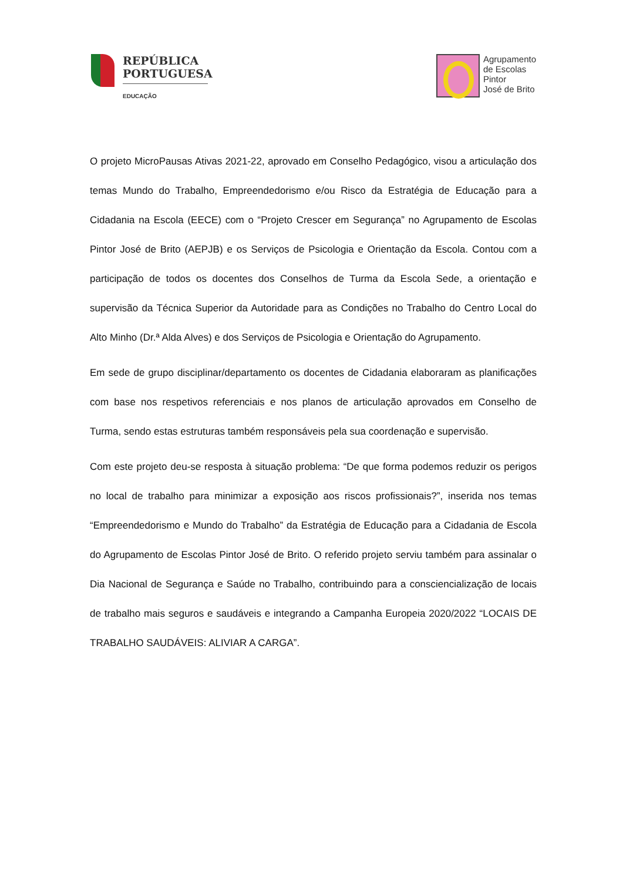REPÚBLICA
PORTUGUESA
EDUCAÇÃO
Agrupamento
de Escolas
Pintor
José de Brito
O projeto MicroPausas Ativas 2021-22, aprovado em Conselho Pedagógico, visou a articulação dos temas Mundo do Trabalho, Empreendedorismo e/ou Risco da Estratégia de Educação para a Cidadania na Escola (EECE) com o “Projeto Crescer em Segurança” no Agrupamento de Escolas Pintor José de Brito (AEPJB) e os Serviços de Psicologia e Orientação da Escola. Contou com a participação de todos os docentes dos Conselhos de Turma da Escola Sede, a orientação e supervisão da Técnica Superior da Autoridade para as Condições no Trabalho do Centro Local do Alto Minho (Dr.ª Alda Alves) e dos Serviços de Psicologia e Orientação do Agrupamento.
Em sede de grupo disciplinar/departamento os docentes de Cidadania elaboraram as planificações com base nos respetivos referenciais e nos planos de articulação aprovados em Conselho de Turma, sendo estas estruturas também responsáveis pela sua coordenação e supervisão.
Com este projeto deu-se resposta à situação problema: “De que forma podemos reduzir os perigos no local de trabalho para minimizar a exposição aos riscos profissionais?”, inserida nos temas “Empreendedorismo e Mundo do Trabalho” da Estratégia de Educação para a Cidadania de Escola do Agrupamento de Escolas Pintor José de Brito. O referido projeto serviu também para assinalar o Dia Nacional de Segurança e Saúde no Trabalho, contribuindo para a consciencialização de locais de trabalho mais seguros e saudáveis e integrando a Campanha Europeia 2020/2022 “LOCAIS DE TRABALHO SAUDÁVEIS: ALIVIAR A CARGA”.